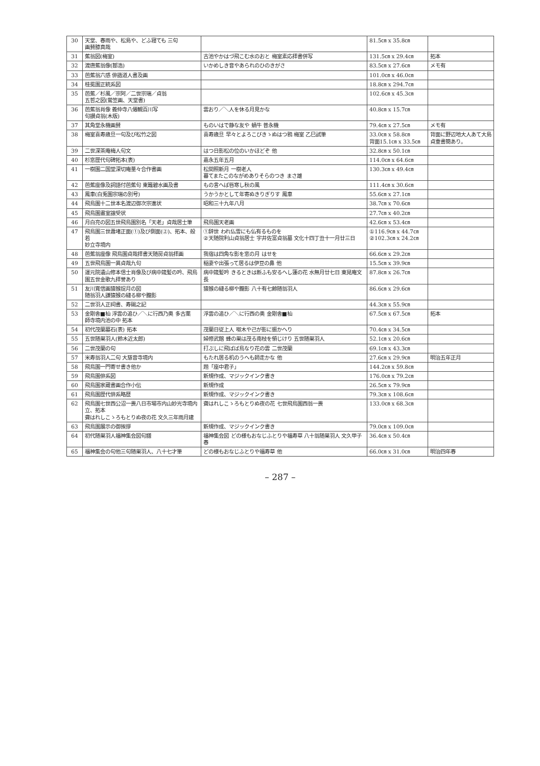| 30 | 天堂、春雨や、松島や、どふ寝ても 三句 画賛膝真哉 | | 81.5㎝ x 35.8㎝ | |
| 31 | 蕉翁図(梅室) | 古池やかはづ飛こむ水のおと 梅室素応拝書併写 | 131.5㎝ x 29.4㎝ | 拓本 |
| 32 | 渡唐蕉翁像(鄒浩) | いかめしき音やあられのひのきがさ | 83.5㎝ x 27.6㎝ | メモ有 |
| 33 | 芭蕉翁六感 俳諧道人書及画 | | 101.0㎝ x 46.0㎝ | |
| 34 | 桂冕園正統系図 | | 18.8㎝ x 294.7㎝ | |
| 35 | 芭蕉／杉風／宗阿／二世宗瑞／貞翁 五哲之図(鶯笠画、天堂書) | | 102.6㎝ x 45.3㎝ | |
| 36 | 芭蕉翁肖像 義仲寺八僊観百川写 句讃貞翁(木版) | 雲おり／＼人を休る月見かな | 40.8㎝ x 15.7㎝ | |
| 37 | 其角堂永機画賛 | ものいはで静な友や 蝸牛 普永機 | 79.4㎝ x 27.5㎝ | メモ有 |
| 38 | 梅室喜寿歳旦一句及び松竹之図 | 喜寿歳旦 早々とよろこびきゝぬはつ鴉 梅室 乙巳試筆 | 33.0㎝ x 58.8㎝ 背面15.1㎝ x 33.5㎝ | 背面に野辺地大人あて大島貞重書簡あり。 |
| 39 | 二世深茶庵梅人句文 | はつ日影松の位のいかほどぞ 他 | 32.8㎝ x 50.1㎝ | |
| 40 | 杉窓歴代句碑拓本(表) | 嘉永五年五月 | 114.0㎝ x 64.6㎝ | |
| 41 | 一樹園二国堂深切庵量々合作書画 | 松間照新月 一樹老人 暮てまたこのながめありそらのつき まさ雄 | 130.3㎝ x 49.4㎝ | |
| 42 | 芭蕉座像及詞語付芭蕉句 東籬碧水画及書 | もの言へば唇寒し秋の風 | 111.4㎝ x 30.6㎝ | |
| 43 | 鳳車(白兎園宗瑞の別号) | うかうかとして年寄ぬきりぎりす 鳳車 | 55.6㎝ x 27.1㎝ | |
| 44 | 飛鳥園十二世本名渡辺御次宗進状 | 昭和三十九年八月 | 38.7㎝ x 70.6㎝ | |
| 45 | 飛鳥園畫室譲受状 | | 27.7㎝ x 40.2㎝ | |
| 46 | 月白亮の図五世飛鳥園別名「天老」貞哉居士筆 | 飛鳥園天老画 | 42.6㎝ x 53.4㎝ | |
| 47 | 飛鳥園三世蕭堵正面(①)及び側面(②)、拓本、般若 妙立寺境内 | ①辞世 われ仏雪にも仏有るものを ②天随院利山貞翁居士 宇井佐富貞翁墓 文化十四丁丑十一月廿三日 | ①116.9㎝ x 44.7㎝ ②102.3㎝ x 24.2㎝ | |
| 48 | 芭蕉翁座像 飛鳥園貞哉拝書天随房貞翁拝画 | 我宿は四角な影を窓の月 はせを | 66.6㎝ x 29.2㎝ | |
| 49 | 五世飛鳥園一異貞哉九句 | 稲妻や出張って居るは伊豆の鼻 他 | 15.5㎝ x 39.9㎝ | |
| 50 | 運元院遺山修本信士肖像及び病中箴髪の吟、飛鳥 園五世金歌九拝誉あり | 病中箴髪吟 きるときは断ふも安るへし蓮の花 水無月廿七日 東晃庵文長 | 87.8㎝ x 26.7㎝ | |
| 51 | 友川寛信画猿猴捉月の図 随翁羽人謙猿猴の縺る柳や朧影 | 猿猴の縺る柳や朧影 八十有七齢随翁羽人 | 86.6㎝ x 29.6㎝ | |
| 52 | 二世羽人正祠書、寿碣之記 | | 44.3㎝ x 55.9㎝ | |
| 53 | 金剛舎■杣 浮雲の追ひ／＼に行西乃奥 多古薬 師寺境内池の中 拓本 | 浮雲の追ひ／＼に行西の奥 金剛舎■杣 | 67.5㎝ x 67.5㎝ | 拓本 |
| 54 | 初代茂蘭墓石(表) 拓本 | 茂蘭日従上人 呶木や己が影に振かへり | 70.4㎝ x 34.5㎝ | |
| 55 | 五世随巣羽人(鈴木近太郎) | 婦修武館 蜂の巣は茂る南枝を領じけり 五世随巣羽人 | 52.1㎝ x 20.6㎝ | |
| 56 | 二世茂蘭の句 | 打ぶしに飛ばば鳥なり花の雲 二世茂蘭 | 69.1㎝ x 43.3㎝ | |
| 57 | 米寿翁羽人二句 大慈音寺境内 | もたれ居る机のうへも師走かな 他 | 27.6㎝ x 29.9㎝ | 明治五年正月 |
| 58 | 飛鳥園一門寄せ書き他か | 題「座中君子」 | 144.2㎝ x 59.8㎝ | |
| 59 | 飛鳥園俳系図 | 新規作成、マジックインク書き | 176.0㎝ x 79.2㎝ | |
| 60 | 飛鳥園家蔵書画合作小伝 | 新規作成 | 26.5㎝ x 79.9㎝ | |
| 61 | 飛鳥園歴代俳系略歴 | 新規作成、マジックインク書き | 79.3㎝ x 108.6㎝ | |
| 62 | 飛鳥園七世西公沼一畏八日市場市内山妙光寺境内 立、拓本 聋はれしこゝろもとりぬ夜の花 文久三年雨月建 | 聋はれしこゝろもとりぬ夜の花 七世飛鳥園西翁一畏 | 133.0㎝ x 68.3㎝ | |
| 63 | 飛鳥園展示の御挨拶 | 新規作成、マジックインク書き | 79.0㎝ x 109.0㎝ | |
| 64 | 初代随巣羽人福神集会図句譜 | 福神集会図 どの様もおなじふとりや福寿草 八十翁随巣羽人 文久甲子春 | 36.4㎝ x 50.4㎝ | |
| 65 | 福神集会の句他三句随巣羽人、八十七才筆 | どの様もおなじふとりや福寿草 他 | 66.0㎝ x 31.0㎝ | 明治四年春 |
– 287 –